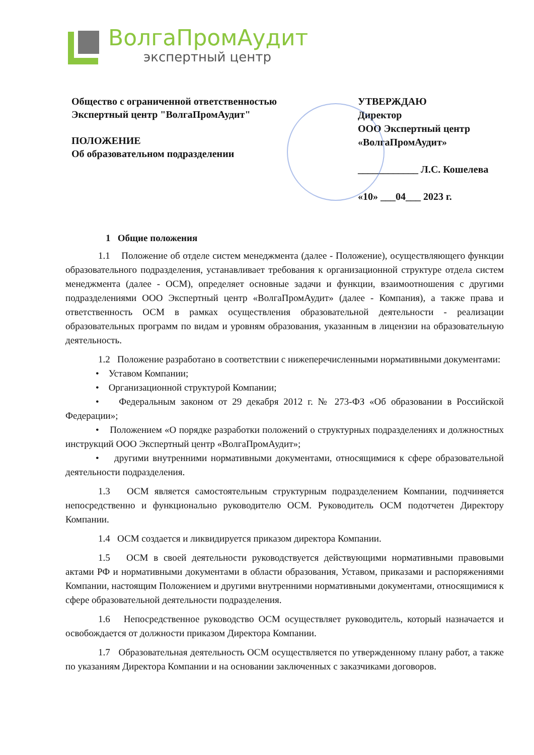ВолгаПромАудит
экспертный центр
Общество с ограниченной ответственностью
Экспертный центр "ВолгаПромАудит"
ПОЛОЖЕНИЕ
Об образовательном подразделении
УТВЕРЖДАЮ
Директор
ООО Экспертный центр
«ВолгаПромАудит»
____________ Л.С. Кошелева
«10» ___04___ 2023 г.
1 Общие положения
1.1 Положение об отделе систем менеджмента (далее - Положение), осуществляющего функции образовательного подразделения, устанавливает требования к организационной структуре отдела систем менеджмента (далее - ОСМ), определяет основные задачи и функции, взаимоотношения с другими подразделениями ООО Экспертный центр «ВолгаПромАудит» (далее - Компания), а также права и ответственность ОСМ в рамках осуществления образовательной деятельности - реализации образовательных программ по видам и уровням образования, указанным в лицензии на образовательную деятельность.
1.2 Положение разработано в соответствии с нижеперечисленными нормативными документами:
• Уставом Компании;
• Организационной структурой Компании;
• Федеральным законом от 29 декабря 2012 г. № 273-ФЗ «Об образовании в Российской Федерации»;
• Положением «О порядке разработки положений о структурных подразделениях и должностных инструкций ООО Экспертный центр «ВолгаПромАудит»;
• другими внутренними нормативными документами, относящимися к сфере образовательной деятельности подразделения.
1.3 ОСМ является самостоятельным структурным подразделением Компании, подчиняется непосредственно и функционально руководителю ОСМ. Руководитель ОСМ подотчетен Директору Компании.
1.4 ОСМ создается и ликвидируется приказом директора Компании.
1.5 ОСМ в своей деятельности руководствуется действующими нормативными правовыми актами РФ и нормативными документами в области образования, Уставом, приказами и распоряжениями Компании, настоящим Положением и другими внутренними нормативными документами, относящимися к сфере образовательной деятельности подразделения.
1.6 Непосредственное руководство ОСМ осуществляет руководитель, который назначается и освобождается от должности приказом Директора Компании.
1.7 Образовательная деятельность ОСМ осуществляется по утвержденному плану работ, а также по указаниям Директора Компании и на основании заключенных с заказчиками договоров.